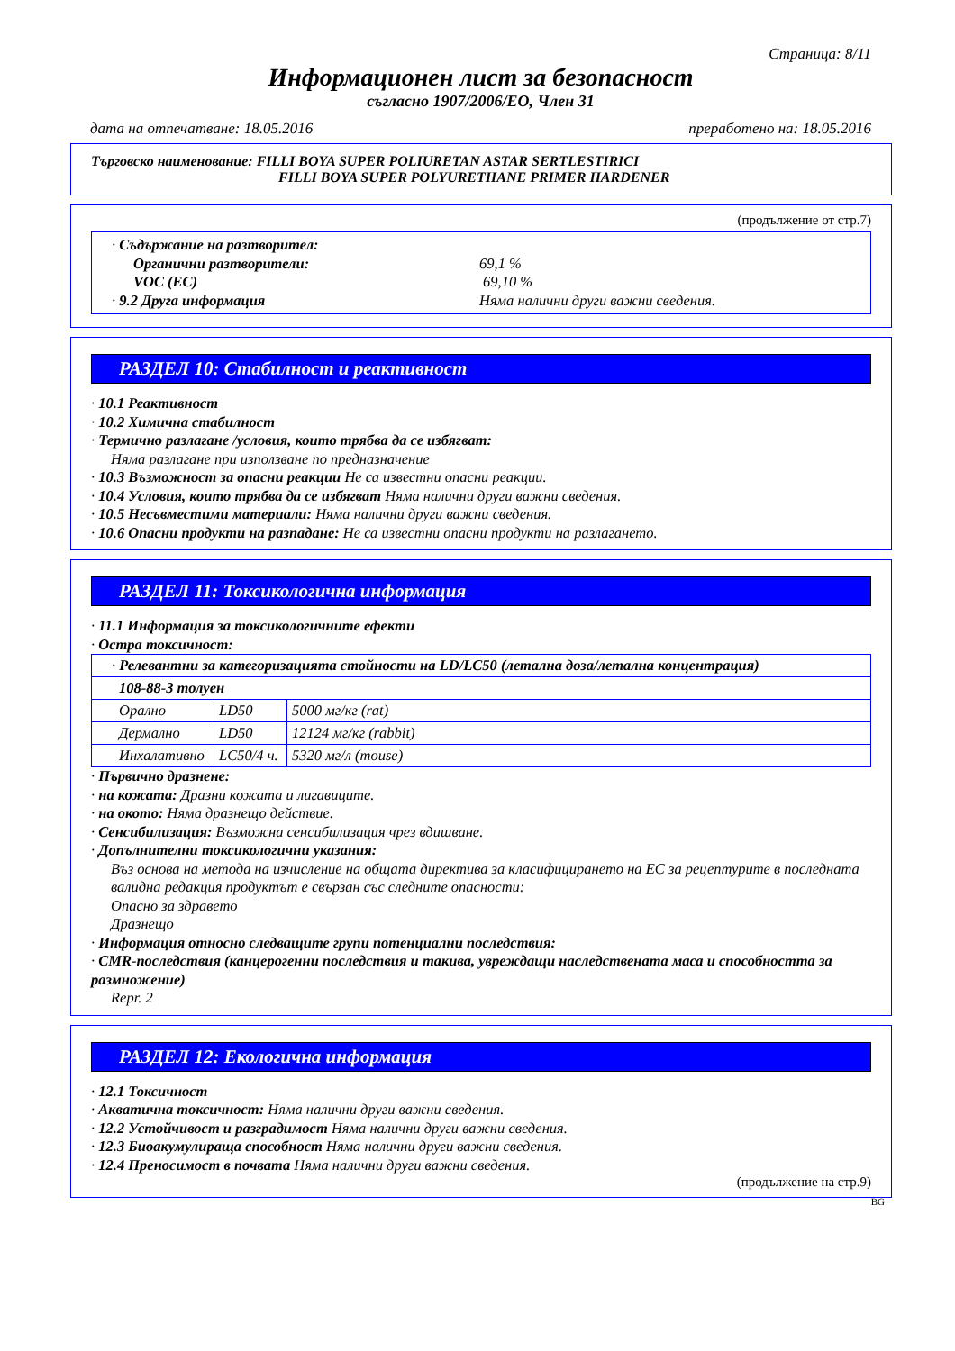Страница: 8/11
Информационен лист за безопасност
съгласно 1907/2006/ЕО, Член 31
дата на отпечатване: 18.05.2016 преработено на: 18.05.2016
Търговско наименование: FILLI BOYA SUPER POLIURETAN ASTAR SERTLESTIRICI
FILLI BOYA SUPER POLYURETHANE PRIMER HARDENER
(продължение от стр.7)
· Съдържание на разтворител:
Органични разтворители: 69,1 %
VOC (EC) 69,10 %
· 9.2 Друга информация Няма налични други важни сведения.
РАЗДЕЛ 10: Стабилност и реактивност
· 10.1 Реактивност
· 10.2 Химична стабилност
· Термично разлагане /условия, които трябва да се избягват:
Няма разлагане при използване по предназначение
· 10.3 Възможност за опасни реакции Не са известни опасни реакции.
· 10.4 Условия, които трябва да се избягват Няма налични други важни сведения.
· 10.5 Несъвместими материали: Няма налични други важни сведения.
· 10.6 Опасни продукти на разпадане: Не са известни опасни продукти на разлагането.
РАЗДЕЛ 11: Токсикологична информация
· 11.1 Информация за токсикологичните ефекти
· Остра токсичност:
| · Релевантни за категоризацията стойности на LD/LC50 (летална доза/летална концентрация) | | |
| 108-88-3 толуен | | |
| Орално | LD50 | 5000 мг/кг (rat) |
| Дермално | LD50 | 12124 мг/кг (rabbit) |
| Инхалативно | LC50/4 ч. | 5320 мг/л (mouse) |
· Първично дразнене:
· на кожата: Дразни кожата и лигавиците.
· на окото: Няма дразнещо действие.
· Сенсибилизация: Възможна сенсибилизация чрез вдишване.
· Допълнителни токсикологични указания:
Въз основа на метода на изчисление на общата директива за класифицирането на ЕС за рецептурите в последната валидна редакция продуктът е свързан със следните опасности:
Опасно за здравето
Дразнещо
· Информация относно следващите групи потенциални последствия:
· CMR-последствия (канцерогенни последствия и такива, увреждащи наследствената маса и способността за размножение)
Repr. 2
РАЗДЕЛ 12: Екологична информация
· 12.1 Токсичност
· Акватична токсичност: Няма налични други важни сведения.
· 12.2 Устойчивост и разградимост Няма налични други важни сведения.
· 12.3 Биоакумулираща способност Няма налични други важни сведения.
· 12.4 Преносимост в почвата Няма налични други важни сведения.
(продължение на стр.9)
BG